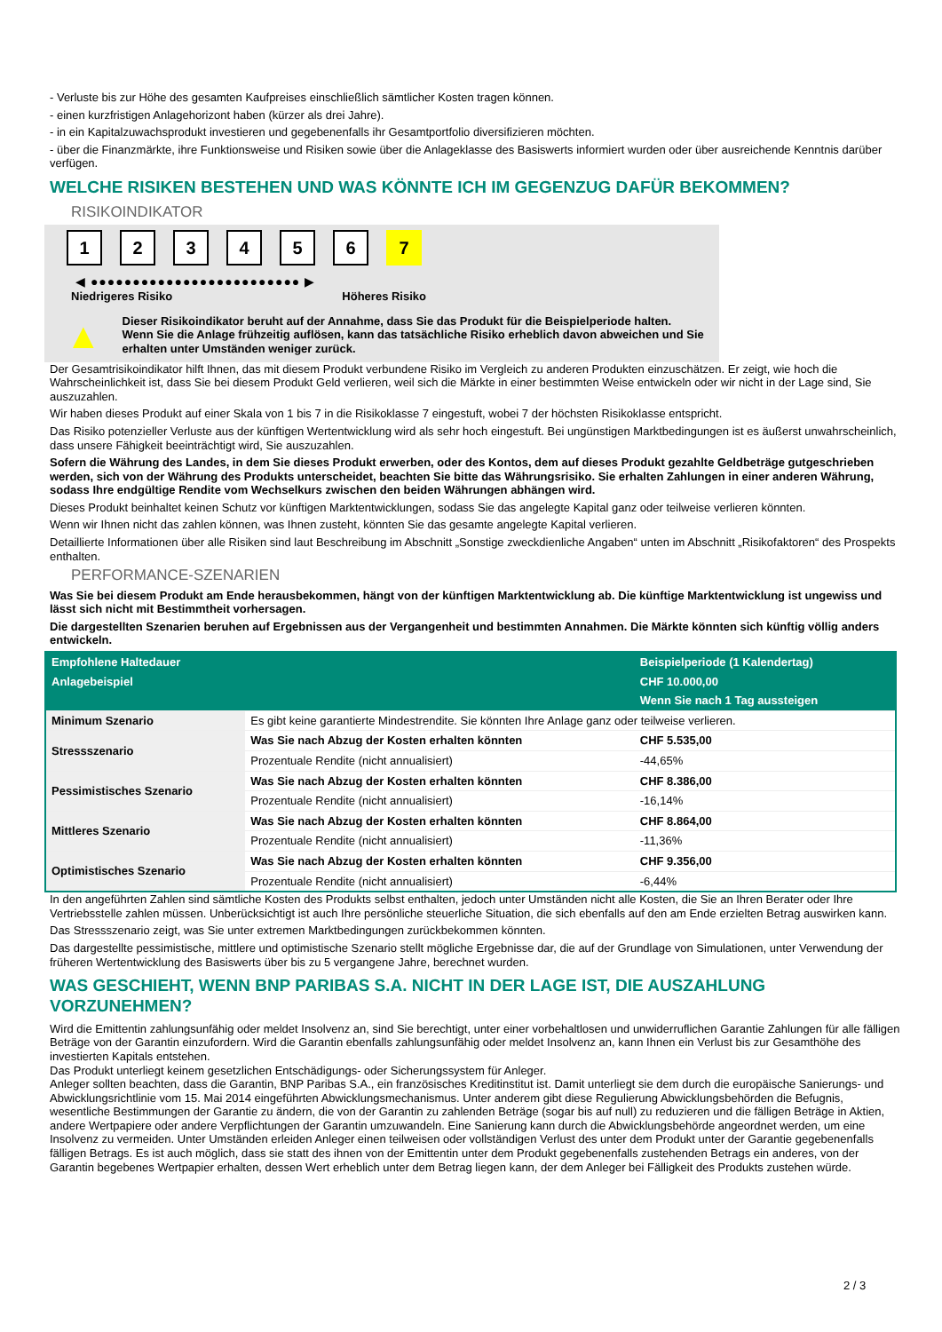- Verluste bis zur Höhe des gesamten Kaufpreises einschließlich sämtlicher Kosten tragen können.
- einen kurzfristigen Anlagehorizont haben (kürzer als drei Jahre).
- in ein Kapitalzuwachsprodukt investieren und gegebenenfalls ihr Gesamtportfolio diversifizieren möchten.
- über die Finanzmärkte, ihre Funktionsweise und Risiken sowie über die Anlageklasse des Basiswerts informiert wurden oder über ausreichende Kenntnis darüber verfügen.
WELCHE RISIKEN BESTEHEN UND WAS KÖNNTE ICH IM GEGENZUG DAFÜR BEKOMMEN?
RISIKOINDIKATOR
1 2 3 4 5 6 7
◀ ●●●●●●●●●●●●●●●●●●●●●●●●● ▶
Niedrigeres Risiko Höheres Risiko
▲
Dieser Risikoindikator beruht auf der Annahme, dass Sie das Produkt für die Beispielperiode halten.
Wenn Sie die Anlage frühzeitig auflösen, kann das tatsächliche Risiko erheblich davon abweichen und Sie erhalten unter Umständen weniger zurück.
Der Gesamtrisikoindikator hilft Ihnen, das mit diesem Produkt verbundene Risiko im Vergleich zu anderen Produkten einzuschätzen. Er zeigt, wie hoch die Wahrscheinlichkeit ist, dass Sie bei diesem Produkt Geld verlieren, weil sich die Märkte in einer bestimmten Weise entwickeln oder wir nicht in der Lage sind, Sie auszuzahlen.
Wir haben dieses Produkt auf einer Skala von 1 bis 7 in die Risikoklasse 7 eingestuft, wobei 7 der höchsten Risikoklasse entspricht.
Das Risiko potenzieller Verluste aus der künftigen Wertentwicklung wird als sehr hoch eingestuft. Bei ungünstigen Marktbedingungen ist es äußerst unwahrscheinlich, dass unsere Fähigkeit beeinträchtigt wird, Sie auszuzahlen.
Sofern die Währung des Landes, in dem Sie dieses Produkt erwerben, oder des Kontos, dem auf dieses Produkt gezahlte Geldbeträge gutgeschrieben werden, sich von der Währung des Produkts unterscheidet, beachten Sie bitte das Währungsrisiko. Sie erhalten Zahlungen in einer anderen Währung, sodass Ihre endgültige Rendite vom Wechselkurs zwischen den beiden Währungen abhängen wird.
Dieses Produkt beinhaltet keinen Schutz vor künftigen Marktentwicklungen, sodass Sie das angelegte Kapital ganz oder teilweise verlieren könnten.
Wenn wir Ihnen nicht das zahlen können, was Ihnen zusteht, könnten Sie das gesamte angelegte Kapital verlieren.
Detaillierte Informationen über alle Risiken sind laut Beschreibung im Abschnitt „Sonstige zweckdienliche Angaben“ unten im Abschnitt „Risikofaktoren“ des Prospekts enthalten.
PERFORMANCE-SZENARIEN
Was Sie bei diesem Produkt am Ende herausbekommen, hängt von der künftigen Marktentwicklung ab. Die künftige Marktentwicklung ist ungewiss und lässt sich nicht mit Bestimmtheit vorhersagen.
Die dargestellten Szenarien beruhen auf Ergebnissen aus der Vergangenheit und bestimmten Annahmen. Die Märkte könnten sich künftig völlig anders entwickeln.
| Empfohlene Haltedauer | | Beispielperiode (1 Kalendertag) |
| --- | --- | --- |
| Anlagebeispiel | | CHF 10.000,00 |
| | | Wenn Sie nach 1 Tag aussteigen |
| Minimum Szenario | Es gibt keine garantierte Mindestrendite. Sie könnten Ihre Anlage ganz oder teilweise verlieren. | |
| Stressszenario | Was Sie nach Abzug der Kosten erhalten könnten | CHF 5.535,00 |
| | Prozentuale Rendite (nicht annualisiert) | -44,65% |
| Pessimistisches Szenario | Was Sie nach Abzug der Kosten erhalten könnten | CHF 8.386,00 |
| | Prozentuale Rendite (nicht annualisiert) | -16,14% |
| Mittleres Szenario | Was Sie nach Abzug der Kosten erhalten könnten | CHF 8.864,00 |
| | Prozentuale Rendite (nicht annualisiert) | -11,36% |
| Optimistisches Szenario | Was Sie nach Abzug der Kosten erhalten könnten | CHF 9.356,00 |
| | Prozentuale Rendite (nicht annualisiert) | -6,44% |
In den angeführten Zahlen sind sämtliche Kosten des Produkts selbst enthalten, jedoch unter Umständen nicht alle Kosten, die Sie an Ihren Berater oder Ihre Vertriebsstelle zahlen müssen. Unberücksichtigt ist auch Ihre persönliche steuerliche Situation, die sich ebenfalls auf den am Ende erzielten Betrag auswirken kann.
Das Stressszenario zeigt, was Sie unter extremen Marktbedingungen zurückbekommen könnten.
Das dargestellte pessimistische, mittlere und optimistische Szenario stellt mögliche Ergebnisse dar, die auf der Grundlage von Simulationen, unter Verwendung der früheren Wertentwicklung des Basiswerts über bis zu 5 vergangene Jahre, berechnet wurden.
WAS GESCHIEHT, WENN BNP PARIBAS S.A. NICHT IN DER LAGE IST, DIE AUSZAHLUNG VORZUNEHMEN?
Wird die Emittentin zahlungsunfähig oder meldet Insolvenz an, sind Sie berechtigt, unter einer vorbehaltlosen und unwiderruflichen Garantie Zahlungen für alle fälligen Beträge von der Garantin einzufordern. Wird die Garantin ebenfalls zahlungsunfähig oder meldet Insolvenz an, kann Ihnen ein Verlust bis zur Gesamthöhe des investierten Kapitals entstehen.
Das Produkt unterliegt keinem gesetzlichen Entschädigungs- oder Sicherungssystem für Anleger.
Anleger sollten beachten, dass die Garantin, BNP Paribas S.A., ein französisches Kreditinstitut ist. Damit unterliegt sie dem durch die europäische Sanierungs- und Abwicklungsrichtlinie vom 15. Mai 2014 eingeführten Abwicklungsmechanismus. Unter anderem gibt diese Regulierung Abwicklungsbehörden die Befugnis, wesentliche Bestimmungen der Garantie zu ändern, die von der Garantin zu zahlenden Beträge (sogar bis auf null) zu reduzieren und die fälligen Beträge in Aktien, andere Wertpapiere oder andere Verpflichtungen der Garantin umzuwandeln. Eine Sanierung kann durch die Abwicklungsbehörde angeordnet werden, um eine Insolvenz zu vermeiden. Unter Umständen erleiden Anleger einen teilweisen oder vollständigen Verlust des unter dem Produkt unter der Garantie gegebenenfalls fälligen Betrags. Es ist auch möglich, dass sie statt des ihnen von der Emittentin unter dem Produkt gegebenenfalls zustehenden Betrags ein anderes, von der Garantin begebenes Wertpapier erhalten, dessen Wert erheblich unter dem Betrag liegen kann, der dem Anleger bei Fälligkeit des Produkts zustehen würde.
2 / 3